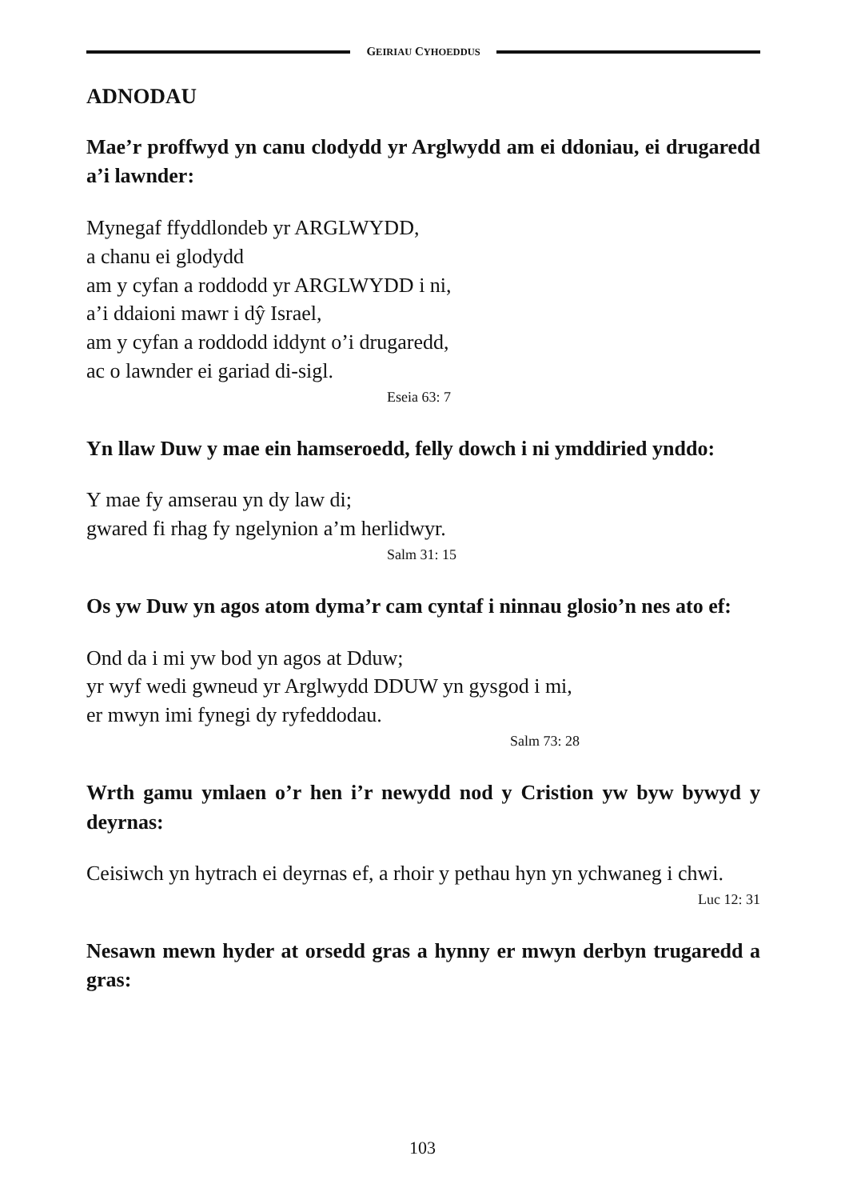GEIRIAU CYHOEDDUS
ADNODAU
Mae’r proffwyd yn canu clodydd yr Arglwydd am ei ddoniau, ei drugaredd a’i lawnder:
Mynegaf ffyddlondeb yr ARGLWYDD,
a chanu ei glodydd
am y cyfan a roddodd yr ARGLWYDD i ni,
a’i ddaioni mawr i dŷ Israel,
am y cyfan a roddodd iddynt o’i drugaredd,
ac o lawnder ei gariad di-sigl.
Eseia 63: 7
Yn llaw Duw y mae ein hamseroedd, felly dowch i ni ymddiried ynddo:
Y mae fy amserau yn dy law di;
gwared fi rhag fy ngelynion a’m herlidwyr.
Salm 31: 15
Os yw Duw yn agos atom dyma’r cam cyntaf i ninnau glosio’n nes ato ef:
Ond da i mi yw bod yn agos at Dduw;
yr wyf wedi gwneud yr Arglwydd DDUW yn gysgod i mi,
er mwyn imi fynegi dy ryfeddodau.
Salm 73: 28
Wrth gamu ymlaen o’r hen i’r newydd nod y Cristion yw byw bywyd y deyrnas:
Ceisiwch yn hytrach ei deyrnas ef, a rhoir y pethau hyn yn ychwaneg i chwi.
Luc 12: 31
Nesawn mewn hyder at orsedd gras a hynny er mwyn derbyn trugaredd a gras:
103